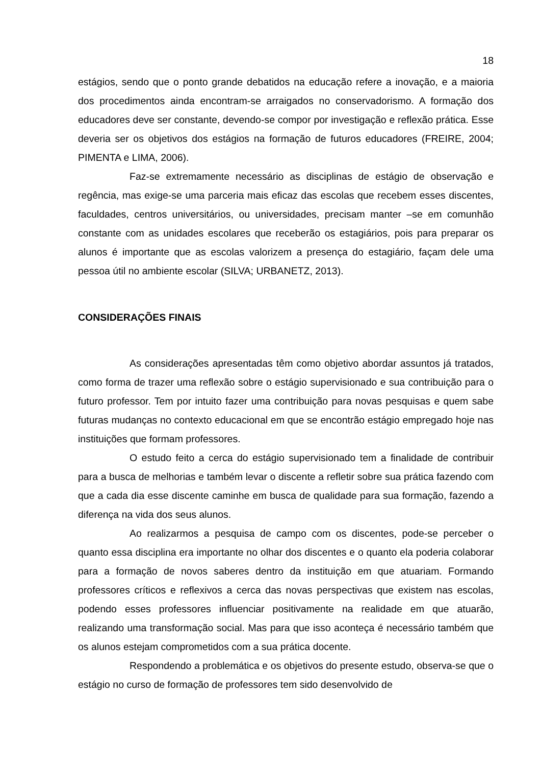18
estágios, sendo que o ponto grande debatidos na educação refere a inovação, e a maioria dos procedimentos ainda encontram-se arraigados no conservadorismo. A formação dos educadores deve ser constante, devendo-se compor por investigação e reflexão prática. Esse deveria ser os objetivos dos estágios na formação de futuros educadores (FREIRE, 2004; PIMENTA e LIMA, 2006).
Faz-se extremamente necessário as disciplinas de estágio de observação e regência, mas exige-se uma parceria mais eficaz das escolas que recebem esses discentes, faculdades, centros universitários, ou universidades, precisam manter –se em comunhão constante com as unidades escolares que receberão os estagiários, pois para preparar os alunos é importante que as escolas valorizem a presença do estagiário, façam dele uma pessoa útil no ambiente escolar (SILVA; URBANETZ, 2013).
CONSIDERAÇÕES FINAIS
As considerações apresentadas têm como objetivo abordar assuntos já tratados, como forma de trazer uma reflexão sobre o estágio supervisionado e sua contribuição para o futuro professor. Tem por intuito fazer uma contribuição para novas pesquisas e quem sabe futuras mudanças no contexto educacional em que se encontrão estágio empregado hoje nas instituições que formam professores.
O estudo feito a cerca do estágio supervisionado tem a finalidade de contribuir para a busca de melhorias e também levar o discente a refletir sobre sua prática fazendo com que a cada dia esse discente caminhe em busca de qualidade para sua formação, fazendo a diferença na vida dos seus alunos.
Ao realizarmos a pesquisa de campo com os discentes, pode-se perceber o quanto essa disciplina era importante no olhar dos discentes e o quanto ela poderia colaborar para a formação de novos saberes dentro da instituição em que atuariam. Formando professores críticos e reflexivos a cerca das novas perspectivas que existem nas escolas, podendo esses professores influenciar positivamente na realidade em que atuarão, realizando uma transformação social. Mas para que isso aconteça é necessário também que os alunos estejam comprometidos com a sua prática docente.
Respondendo a problemática e os objetivos do presente estudo, observa-se que o estágio no curso de formação de professores tem sido desenvolvido de